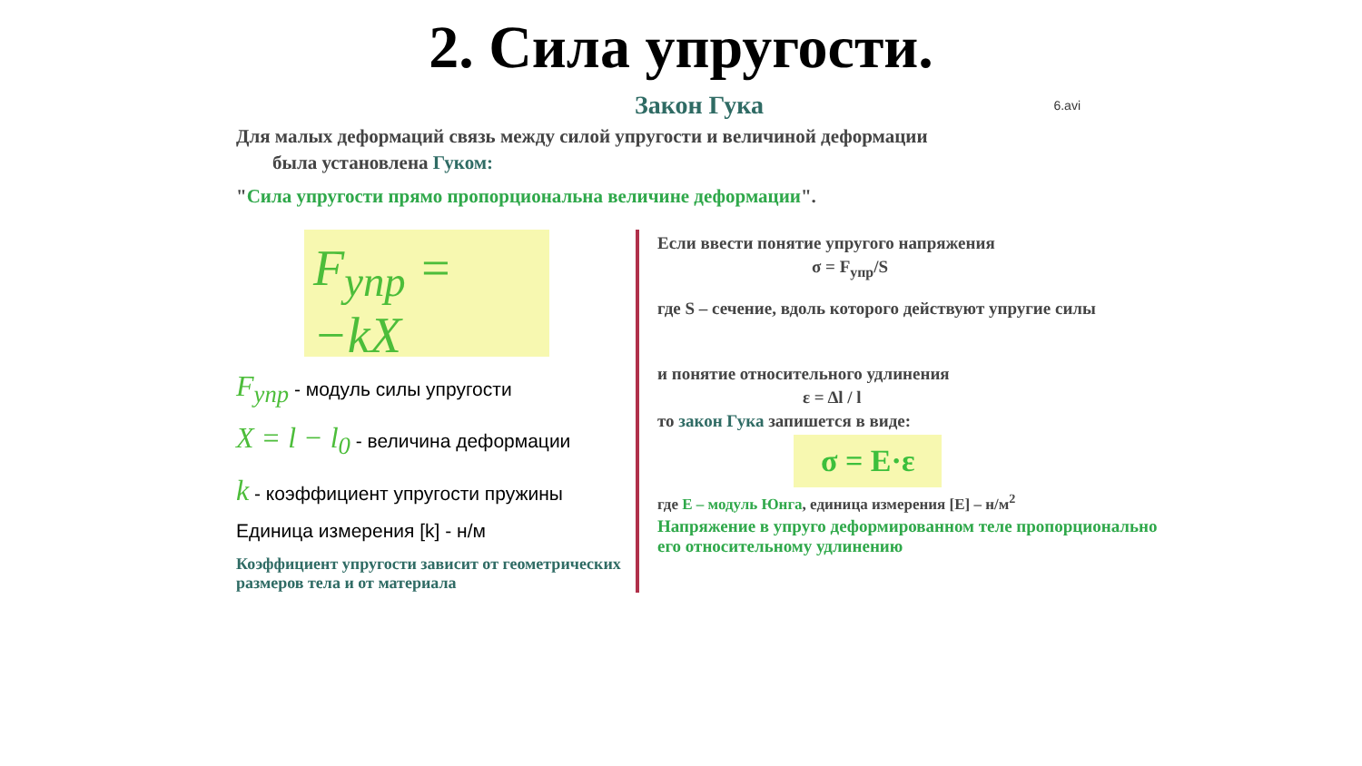2. Сила упругости.
Закон Гука
6.avi
Для малых деформаций связь между силой упругости и величиной деформации
была установлена Гуком:
"Сила упругости прямо пропорциональна величине деформации".
F<sub>упр</sub> = −kX
F<sub>упр</sub> - модуль силы упругости
X = l − l<sub>0</sub> - величина деформации
k - коэффициент упругости пружины
Единица измерения [k] - н/м
Коэффициент упругости зависит от геометрических размеров тела и от материала
Если ввести понятие упругого напряжения
σ = F<sub>упр</sub>/S
где S – сечение, вдоль которого действуют упругие силы
и понятие относительного удлинения
ε = Δl / l
то закон Гука запишется в виде:
σ = E·ε
где E – модуль Юнга, единица измерения [E] – н/м<sup>2</sup>
Напряжение в упруго деформированном теле пропорционально его относительному удлинению